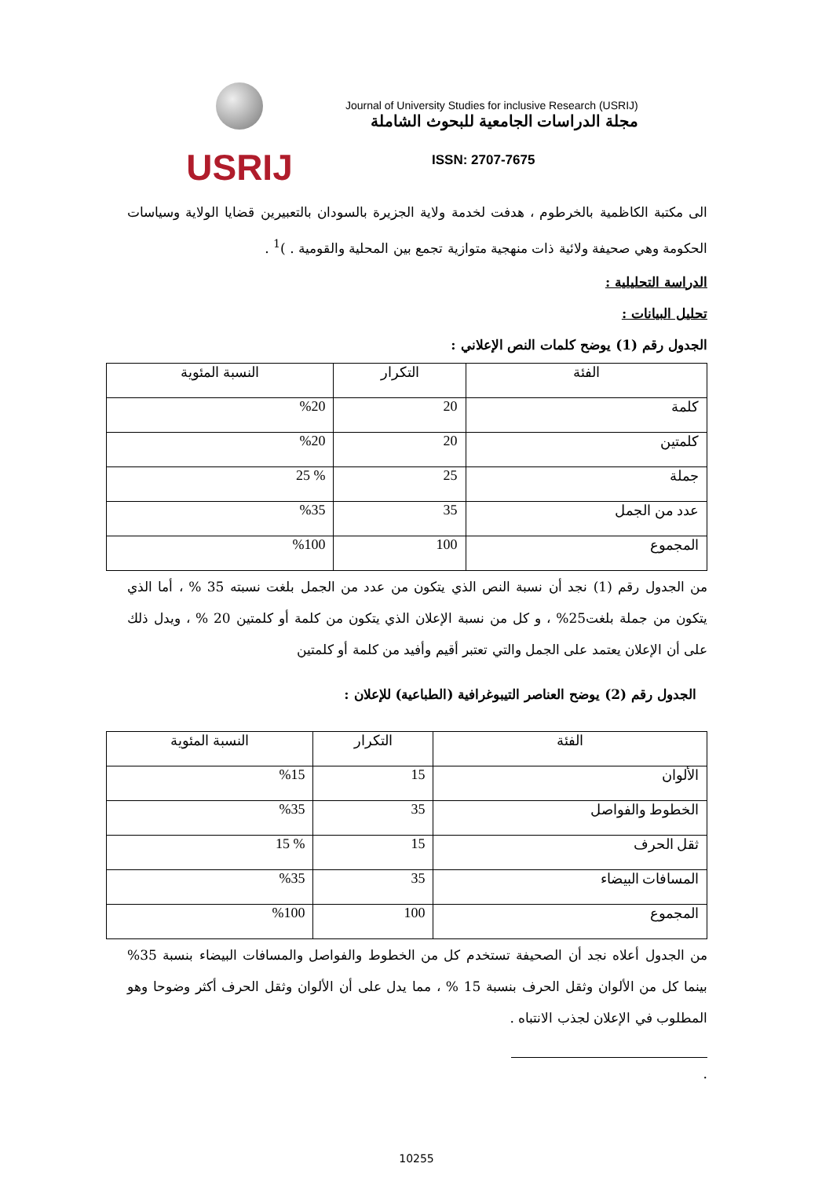USRIJ
Journal of University Studies for inclusive Research (USRIJ)
مجلة الدراسات الجامعية للبحوث الشاملة
ISSN: 2707-7675
الى مكتبة الكاظمية بالخرطوم ، هدفت لخدمة ولاية الجزيرة بالسودان بالتعبيرين قضايا الولاية وسياسات الحكومة وهي صحيفة ولائية ذات منهجية متوازية تجمع بين المحلية والقومية . )<sup>1</sup> .
الدراسة التحليلية :
تحليل البيانات :
الجدول رقم (1) يوضح كلمات النص الإعلاني :
| الفئة | التكرار | النسبة المئوية |
| --- | --- | --- |
| كلمة | 20 | %20 |
| كلمتين | 20 | %20 |
| جملة | 25 | % 25 |
| عدد من الجمل | 35 | %35 |
| المجموع | 100 | %100 |
من الجدول رقم (1) نجد أن نسبة النص الذي يتكون من عدد من الجمل بلغت نسبته 35 % ، أما الذي يتكون من جملة بلغت25% ، و كل من نسبة الإعلان الذي يتكون من كلمة أو كلمتين 20 % ، ويدل ذلك على أن الإعلان يعتمد على الجمل والتي تعتبر أقيم وأفيد من كلمة أو كلمتين
الجدول رقم (2) يوضح العناصر التيبوغرافية (الطباعية) للإعلان :
| الفئة | التكرار | النسبة المئوية |
| --- | --- | --- |
| الألوان | 15 | %15 |
| الخطوط والفواصل | 35 | %35 |
| ثقل الحرف | 15 | % 15 |
| المسافات البيضاء | 35 | %35 |
| المجموع | 100 | %100 |
من الجدول أعلاه نجد أن الصحيفة تستخدم كل من الخطوط والفواصل والمسافات البيضاء بنسبة 35% بينما كل من الألوان وثقل الحرف بنسبة 15 % ، مما يدل على أن الألوان وثقل الحرف أكثر وضوحا وهو المطلوب في الإعلان لجذب الانتباه .
.
10255